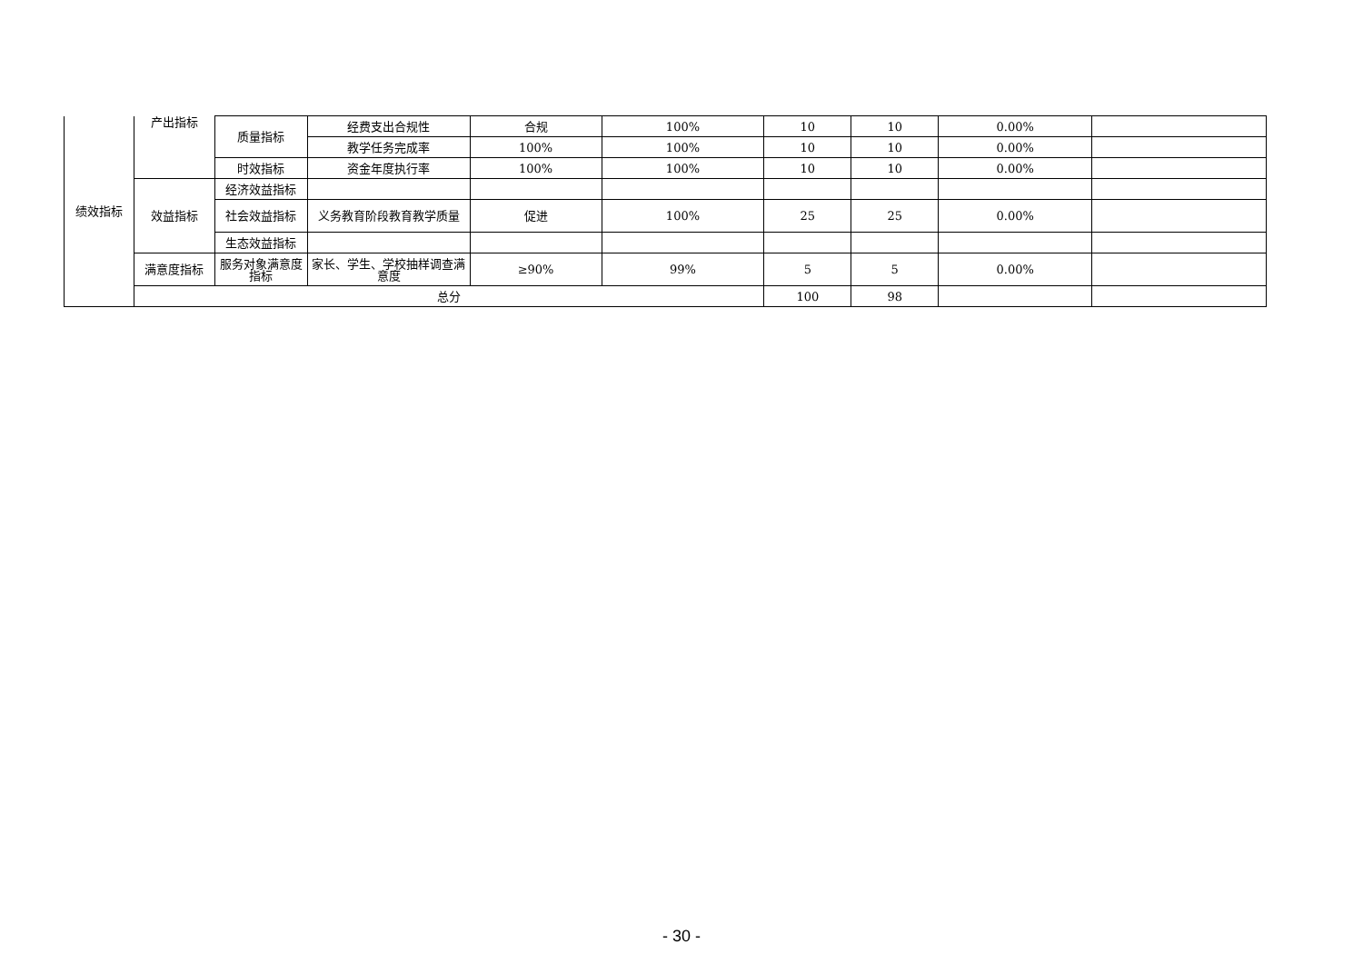| 绩效指标 | 产出指标 | 质量指标 | 经费支出合规性 | 合规 | 100% | 10 | 10 | 0.00% | |
| | | | 教学任务完成率 | 100% | 100% | 10 | 10 | 0.00% | |
| | | 时效指标 | 资金年度执行率 | 100% | 100% | 10 | 10 | 0.00% | |
| | 效益指标 | 经济效益指标 | | | | | | | |
| | | 社会效益指标 | 义务教育阶段教育教学质量 | 促进 | 100% | 25 | 25 | 0.00% | |
| | | 生态效益指标 | | | | | | | |
| | 满意度指标 | 服务对象满意度指标 | 家长、学生、学校抽样调查满意度 | ≥90% | 99% | 5 | 5 | 0.00% | |
| | 总分 | | | | | 100 | 98 | | |
- 30 -